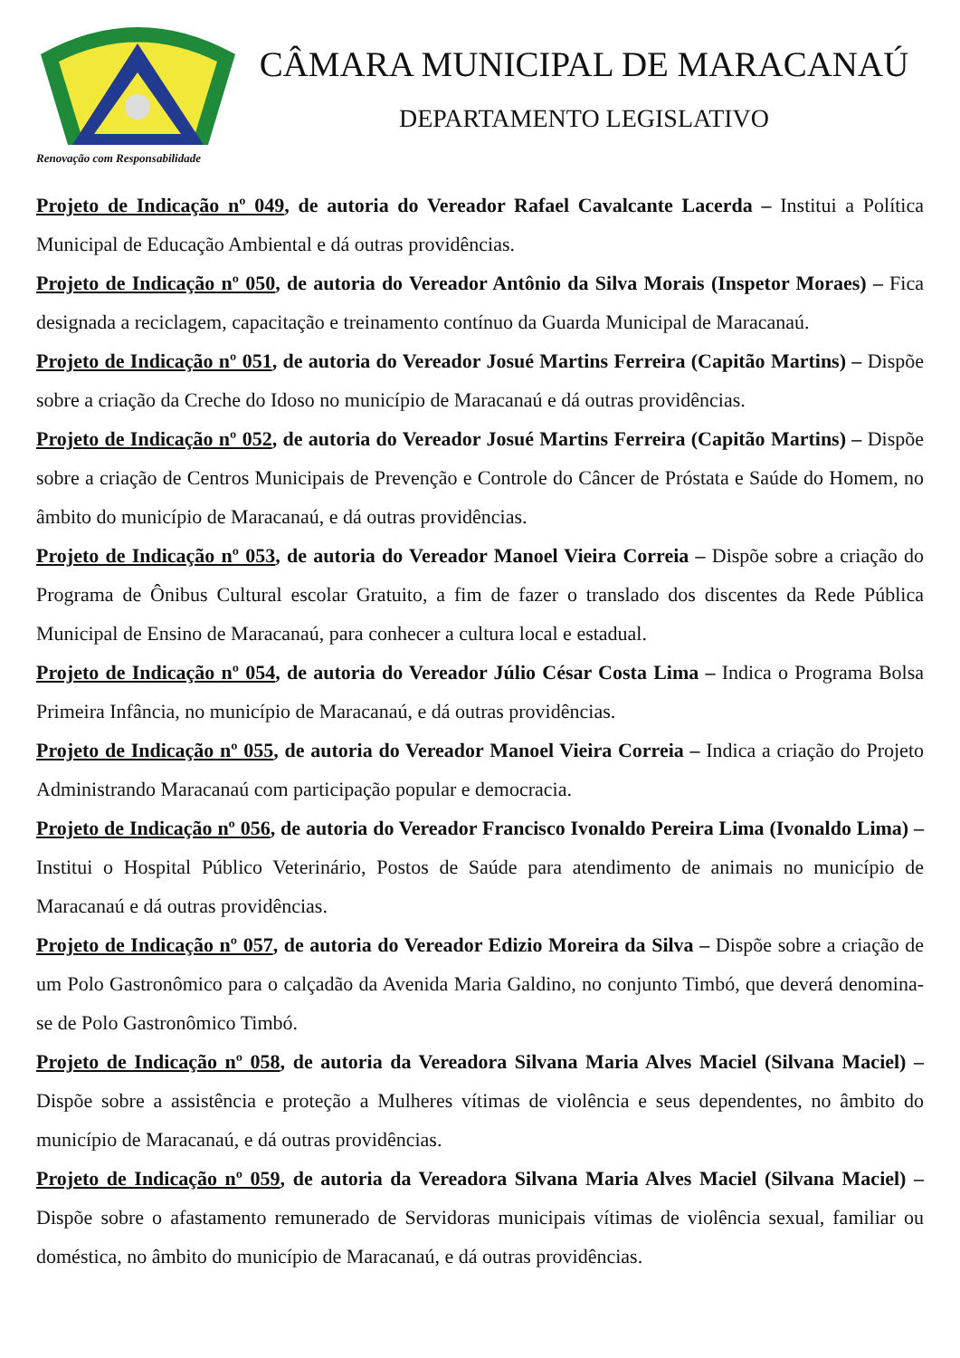Renovação com Responsabilidade
CÂMARA MUNICIPAL DE MARACANAÚ
DEPARTAMENTO LEGISLATIVO
Projeto de Indicação nº 049, de autoria do Vereador Rafael Cavalcante Lacerda – Institui a Política Municipal de Educação Ambiental e dá outras providências.
Projeto de Indicação nº 050, de autoria do Vereador Antônio da Silva Morais (Inspetor Moraes) – Fica designada a reciclagem, capacitação e treinamento contínuo da Guarda Municipal de Maracanaú.
Projeto de Indicação nº 051, de autoria do Vereador Josué Martins Ferreira (Capitão Martins) – Dispõe sobre a criação da Creche do Idoso no município de Maracanaú e dá outras providências.
Projeto de Indicação nº 052, de autoria do Vereador Josué Martins Ferreira (Capitão Martins) – Dispõe sobre a criação de Centros Municipais de Prevenção e Controle do Câncer de Próstata e Saúde do Homem, no âmbito do município de Maracanaú, e dá outras providências.
Projeto de Indicação nº 053, de autoria do Vereador Manoel Vieira Correia – Dispõe sobre a criação do Programa de Ônibus Cultural escolar Gratuito, a fim de fazer o translado dos discentes da Rede Pública Municipal de Ensino de Maracanaú, para conhecer a cultura local e estadual.
Projeto de Indicação nº 054, de autoria do Vereador Júlio César Costa Lima – Indica o Programa Bolsa Primeira Infância, no município de Maracanaú, e dá outras providências.
Projeto de Indicação nº 055, de autoria do Vereador Manoel Vieira Correia – Indica a criação do Projeto Administrando Maracanaú com participação popular e democracia.
Projeto de Indicação nº 056, de autoria do Vereador Francisco Ivonaldo Pereira Lima (Ivonaldo Lima) – Institui o Hospital Público Veterinário, Postos de Saúde para atendimento de animais no município de Maracanaú e dá outras providências.
Projeto de Indicação nº 057, de autoria do Vereador Edizio Moreira da Silva – Dispõe sobre a criação de um Polo Gastronômico para o calçadão da Avenida Maria Galdino, no conjunto Timbó, que deverá denomina-se de Polo Gastronômico Timbó.
Projeto de Indicação nº 058, de autoria da Vereadora Silvana Maria Alves Maciel (Silvana Maciel) – Dispõe sobre a assistência e proteção a Mulheres vítimas de violência e seus dependentes, no âmbito do município de Maracanaú, e dá outras providências.
Projeto de Indicação nº 059, de autoria da Vereadora Silvana Maria Alves Maciel (Silvana Maciel) – Dispõe sobre o afastamento remunerado de Servidoras municipais vítimas de violência sexual, familiar ou doméstica, no âmbito do município de Maracanaú, e dá outras providências.